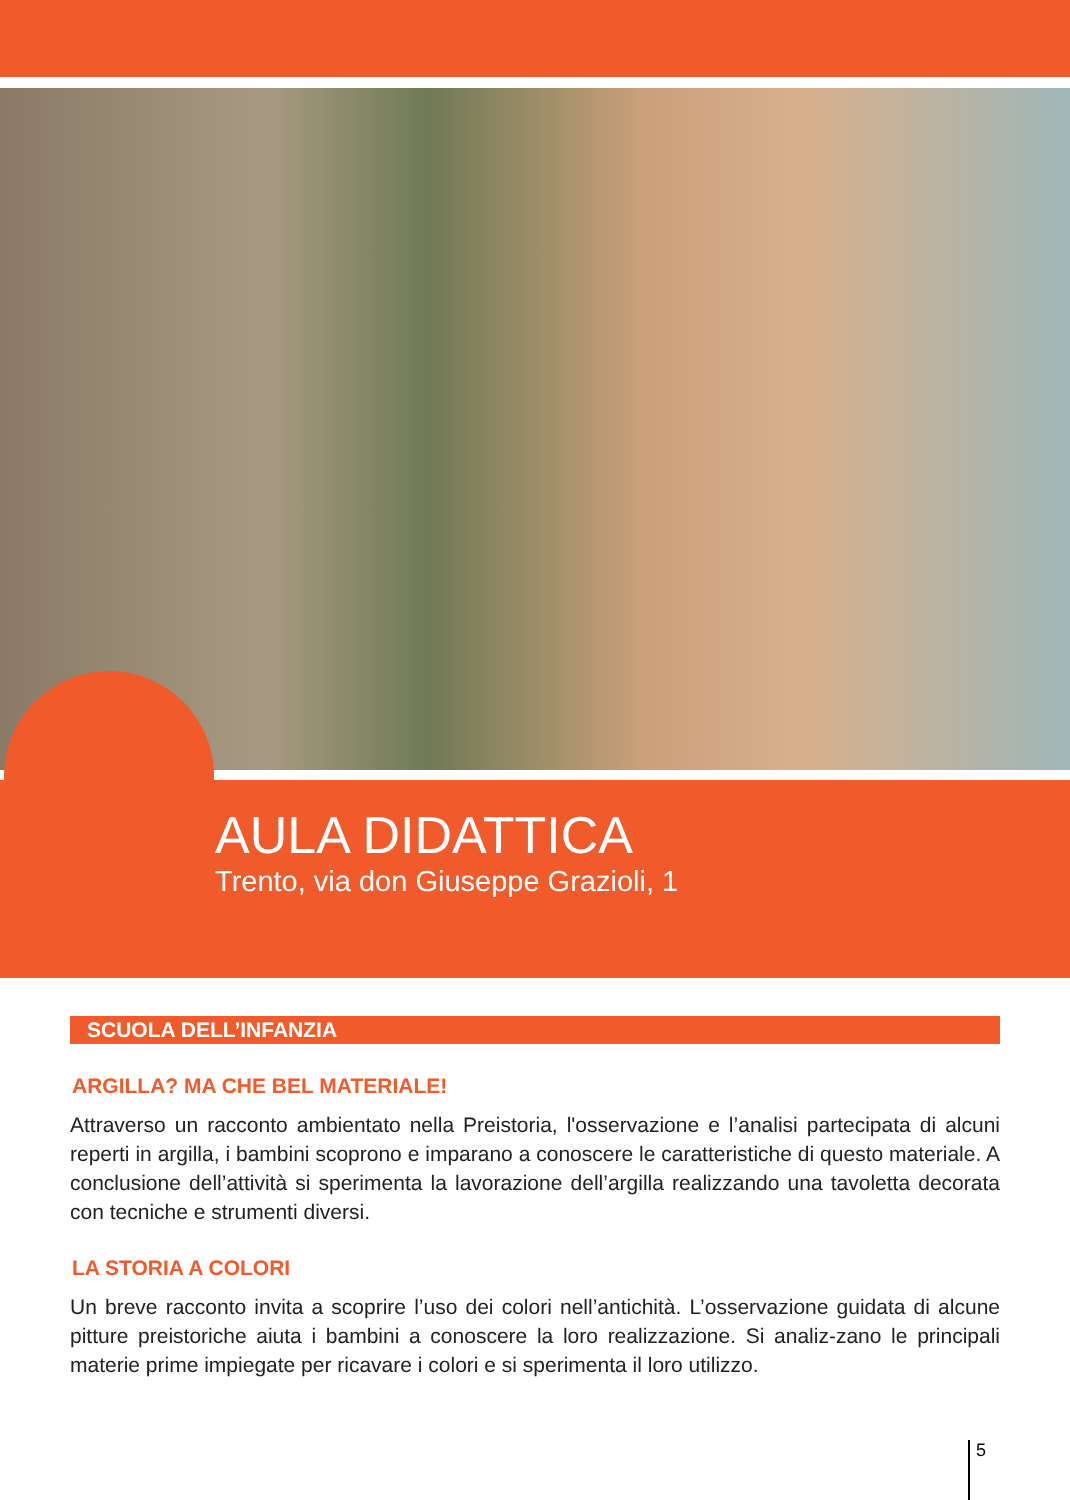AULA DIDATTICA
Trento, via don Giuseppe Grazioli, 1
SCUOLA DELL’INFANZIA
ARGILLA? MA CHE BEL MATERIALE!
Attraverso un racconto ambientato nella Preistoria, l'osservazione e l’analisi partecipata di alcuni reperti in argilla, i bambini scoprono e imparano a conoscere le caratteristiche di questo materiale. A conclusione dell’attività si sperimenta la lavorazione dell’argilla realizzando una tavoletta decorata con tecniche e strumenti diversi.
LA STORIA A COLORI
Un breve racconto invita a scoprire l’uso dei colori nell’antichità. L’osservazione guidata di alcune pitture preistoriche aiuta i bambini a conoscere la loro realizzazione. Si analiz-zano le principali materie prime impiegate per ricavare i colori e si sperimenta il loro utilizzo.
5